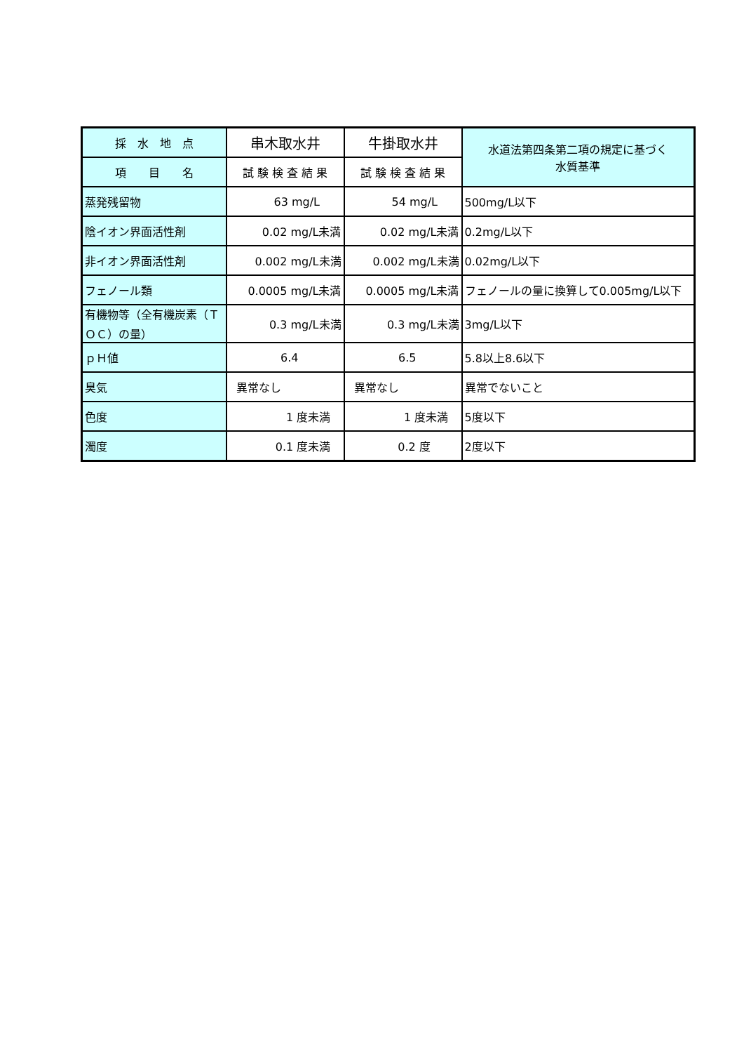| 採 水 地 点 | 串木取水井 | 牛掛取水井 | 水道法第四条第二項の規定に基づく 水質基準 |
| --- | --- | --- | --- |
| 項 目 名 | 試 験 検 査 結 果 | 試 験 検 査 結 果 | |
| 蒸発残留物 | 63 mg/L | 54 mg/L | 500mg/L以下 |
| 陰イオン界面活性剤 | 0.02 mg/L未満 | 0.02 mg/L未満 | 0.2mg/L以下 |
| 非イオン界面活性剤 | 0.002 mg/L未満 | 0.002 mg/L未満 | 0.02mg/L以下 |
| フェノール類 | 0.0005 mg/L未満 | 0.0005 mg/L未満 | フェノールの量に換算して0.005mg/L以下 |
| 有機物等（全有機炭素（ＴＯＣ）の量） | 0.3 mg/L未満 | 0.3 mg/L未満 | 3mg/L以下 |
| ｐＨ値 | 6.4 | 6.5 | 5.8以上8.6以下 |
| 臭気 | 異常なし | 異常なし | 異常でないこと |
| 色度 | 1 度未満 | 1 度未満 | 5度以下 |
| 濁度 | 0.1 度未満 | 0.2 度 | 2度以下 |